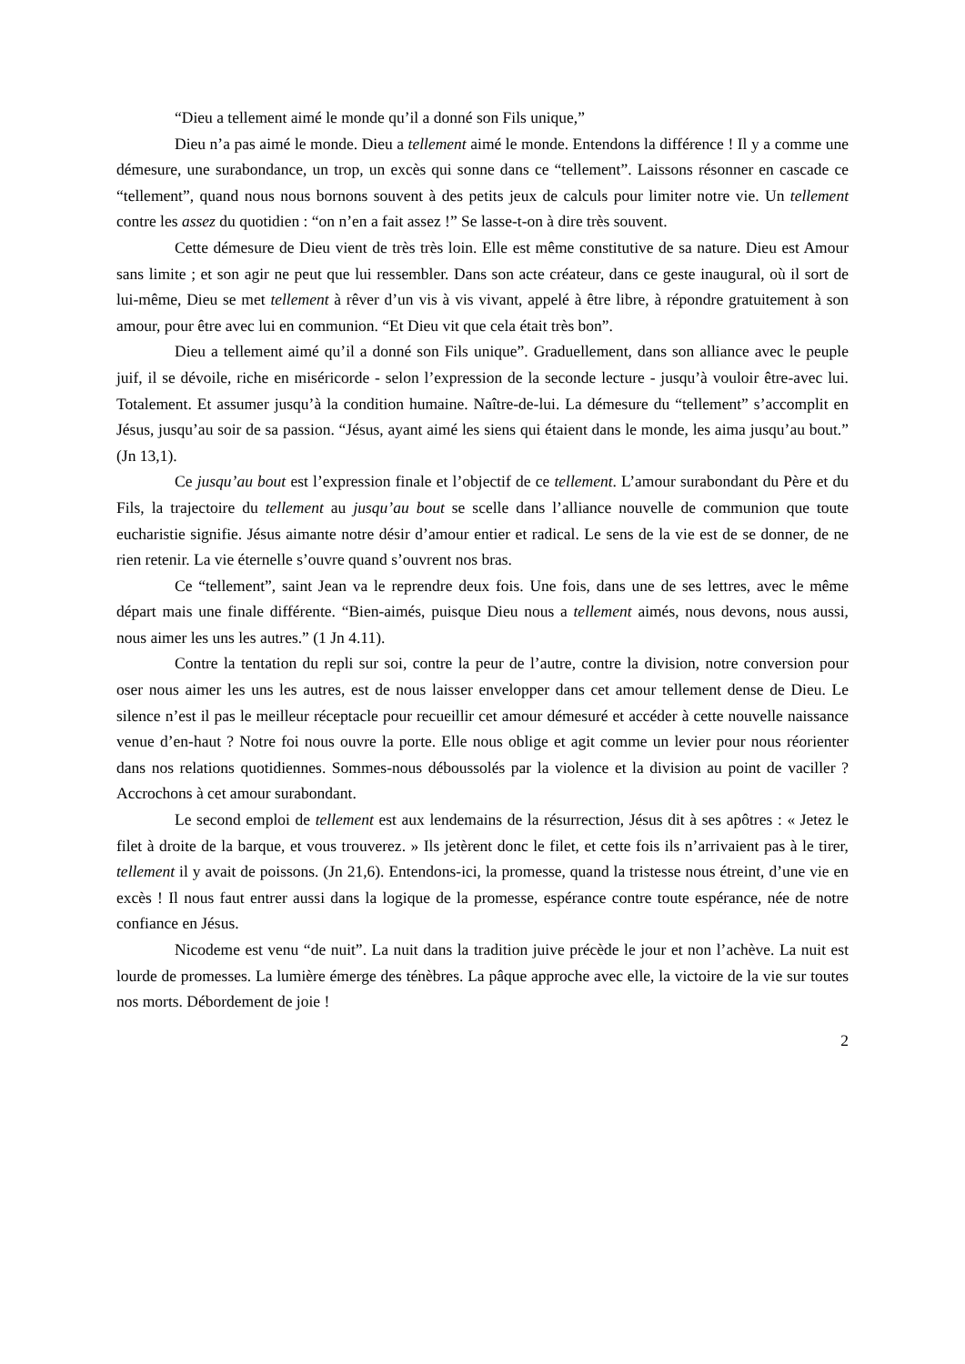“Dieu a tellement aimé le monde qu’il a donné son Fils unique,”
Dieu n’a pas aimé le monde. Dieu a tellement aimé le monde. Entendons la différence ! Il y a comme une démesure, une surabondance, un trop, un excès qui sonne dans ce “tellement”. Laissons résonner en cascade ce “tellement”, quand nous nous bornons souvent à des petits jeux de calculs pour limiter notre vie. Un tellement contre les assez du quotidien : “on n’en a fait assez !” Se lasse-t-on à dire très souvent.
Cette démesure de Dieu vient de très très loin. Elle est même constitutive de sa nature. Dieu est Amour sans limite ; et son agir ne peut que lui ressembler. Dans son acte créateur, dans ce geste inaugural, où il sort de lui-même, Dieu se met tellement à rêver d’un vis à vis vivant, appelé à être libre, à répondre gratuitement à son amour, pour être avec lui en communion. “Et Dieu vit que cela était très bon”.
Dieu a tellement aimé qu’il a donné son Fils unique”. Graduellement, dans son alliance avec le peuple juif, il se dévoile, riche en miséricorde - selon l’expression de la seconde lecture - jusqu’à vouloir être-avec lui. Totalement. Et assumer jusqu’à la condition humaine. Naître-de-lui. La démesure du “tellement” s’accomplit en Jésus, jusqu’au soir de sa passion. “Jésus, ayant aimé les siens qui étaient dans le monde, les aima jusqu’au bout.” (Jn 13,1).
Ce jusqu’au bout est l’expression finale et l’objectif de ce tellement. L’amour surabondant du Père et du Fils, la trajectoire du tellement au jusqu’au bout se scelle dans l’alliance nouvelle de communion que toute eucharistie signifie. Jésus aimante notre désir d’amour entier et radical. Le sens de la vie est de se donner, de ne rien retenir. La vie éternelle s’ouvre quand s’ouvrent nos bras.
Ce “tellement”, saint Jean va le reprendre deux fois. Une fois, dans une de ses lettres, avec le même départ mais une finale différente. “Bien-aimés, puisque Dieu nous a tellement aimés, nous devons, nous aussi, nous aimer les uns les autres.” (1 Jn 4.11).
Contre la tentation du repli sur soi, contre la peur de l’autre, contre la division, notre conversion pour oser nous aimer les uns les autres, est de nous laisser envelopper dans cet amour tellement dense de Dieu. Le silence n’est il pas le meilleur réceptacle pour recueillir cet amour démesuré et accéder à cette nouvelle naissance venue d’en-haut ? Notre foi nous ouvre la porte. Elle nous oblige et agit comme un levier pour nous réorienter dans nos relations quotidiennes. Sommes-nous déboussolés par la violence et la division au point de vaciller ? Accrochons à cet amour surabondant.
Le second emploi de tellement est aux lendemains de la résurrection, Jésus dit à ses apôtres : « Jetez le filet à droite de la barque, et vous trouverez. » Ils jetèrent donc le filet, et cette fois ils n’arrivaient pas à le tirer, tellement il y avait de poissons. (Jn 21,6). Entendons-ici, la promesse, quand la tristesse nous étreint, d’une vie en excès ! Il nous faut entrer aussi dans la logique de la promesse, espérance contre toute espérance, née de notre confiance en Jésus.
Nicodeme est venu “de nuit”. La nuit dans la tradition juive précède le jour et non l’achève. La nuit est lourde de promesses. La lumière émerge des ténèbres. La pâque approche avec elle, la victoire de la vie sur toutes nos morts. Débordement de joie !
2